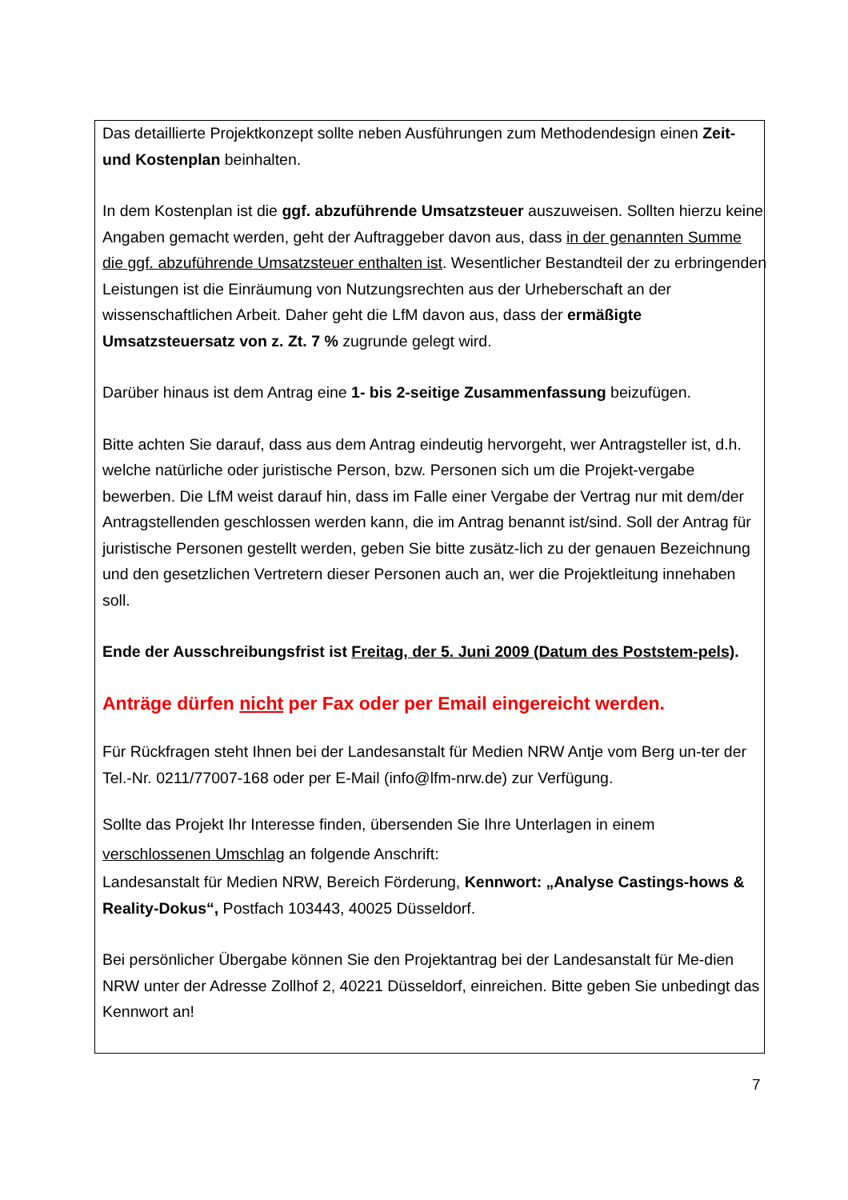Das detaillierte Projektkonzept sollte neben Ausführungen zum Methodendesign einen Zeit- und Kostenplan beinhalten.
In dem Kostenplan ist die ggf. abzuführende Umsatzsteuer auszuweisen. Sollten hierzu keine Angaben gemacht werden, geht der Auftraggeber davon aus, dass in der genannten Summe die ggf. abzuführende Umsatzsteuer enthalten ist. Wesentlicher Bestandteil der zu erbringenden Leistungen ist die Einräumung von Nutzungsrechten aus der Urheberschaft an der wissenschaftlichen Arbeit. Daher geht die LfM davon aus, dass der ermäßigte Umsatzsteuersatz von z. Zt. 7 % zugrunde gelegt wird.
Darüber hinaus ist dem Antrag eine 1- bis 2-seitige Zusammenfassung beizufügen.
Bitte achten Sie darauf, dass aus dem Antrag eindeutig hervorgeht, wer Antragsteller ist, d.h. welche natürliche oder juristische Person, bzw. Personen sich um die Projekt-vergabe bewerben. Die LfM weist darauf hin, dass im Falle einer Vergabe der Vertrag nur mit dem/der Antragstellenden geschlossen werden kann, die im Antrag benannt ist/sind. Soll der Antrag für juristische Personen gestellt werden, geben Sie bitte zusätz-lich zu der genauen Bezeichnung und den gesetzlichen Vertretern dieser Personen auch an, wer die Projektleitung innehaben soll.
Ende der Ausschreibungsfrist ist Freitag, der 5. Juni 2009 (Datum des Poststem-pels).
Anträge dürfen nicht per Fax oder per Email eingereicht werden.
Für Rückfragen steht Ihnen bei der Landesanstalt für Medien NRW Antje vom Berg un-ter der Tel.-Nr. 0211/77007-168 oder per E-Mail (info@lfm-nrw.de) zur Verfügung.
Sollte das Projekt Ihr Interesse finden, übersenden Sie Ihre Unterlagen in einem verschlossenen Umschlag an folgende Anschrift:
Landesanstalt für Medien NRW, Bereich Förderung, Kennwort: „Analyse Castings-hows & Reality-Dokus“, Postfach 103443, 40025 Düsseldorf.
Bei persönlicher Übergabe können Sie den Projektantrag bei der Landesanstalt für Me-dien NRW unter der Adresse Zollhof 2, 40221 Düsseldorf, einreichen. Bitte geben Sie unbedingt das Kennwort an!
7